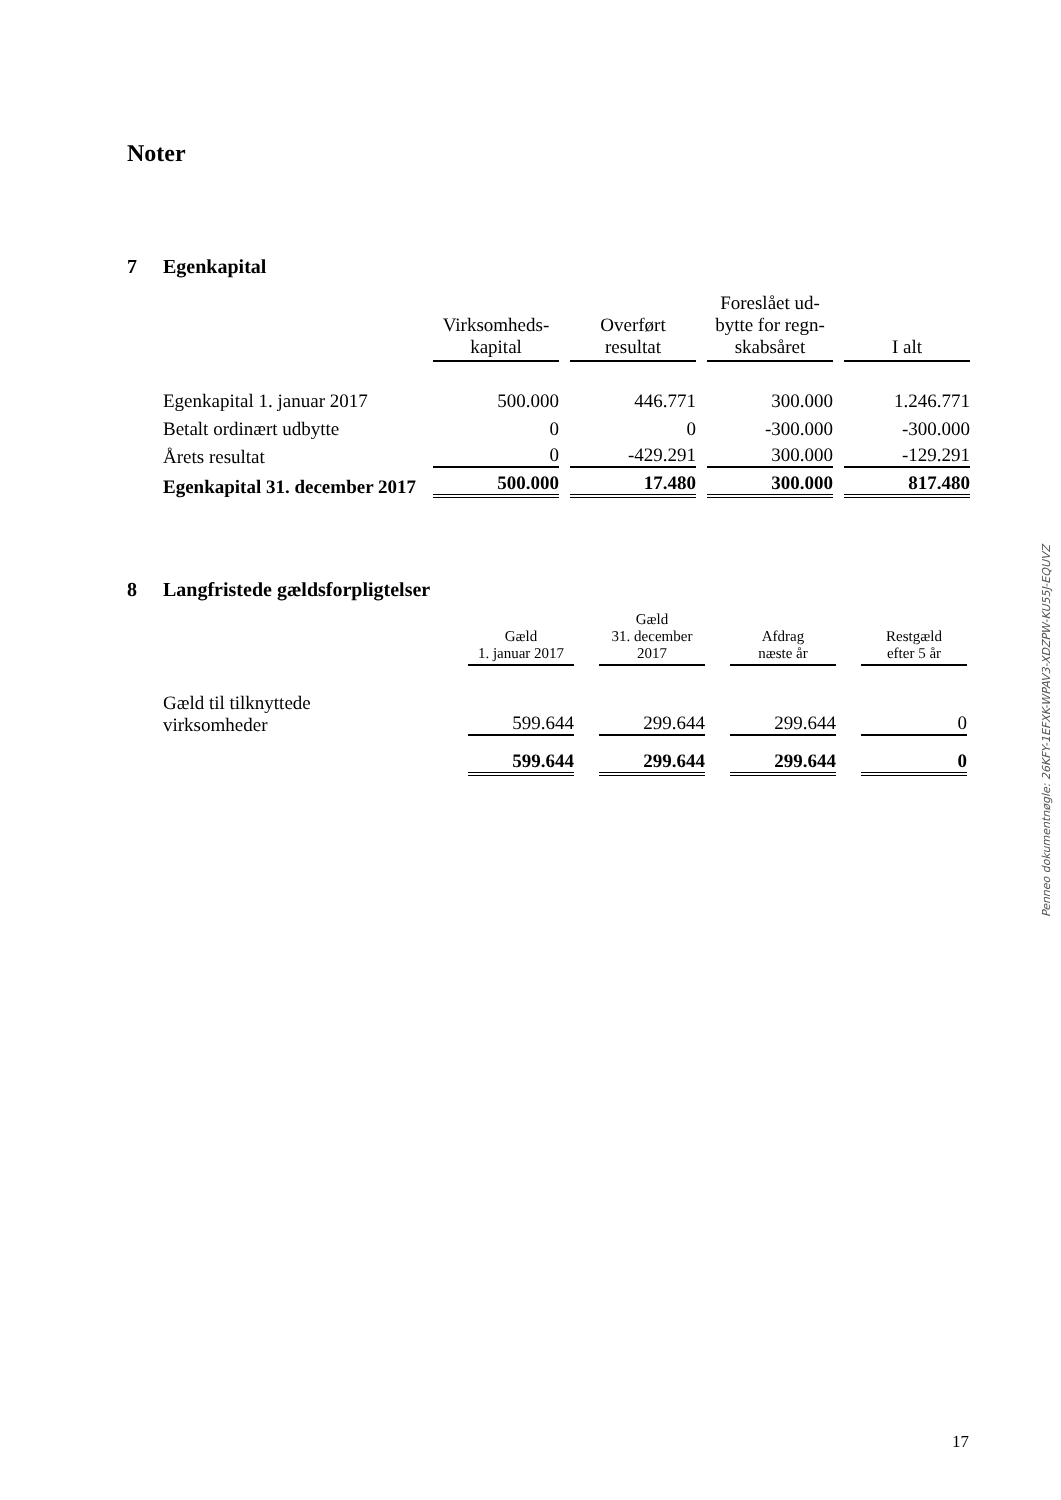Noter
7 Egenkapital
| | Virksomheds- kapital | | Overført resultat | | Foreslået ud- bytte for regn- skabsåret | | I alt |
| Egenkapital 1. januar 2017 | 500.000 | | 446.771 | | 300.000 | | 1.246.771 |
| Betalt ordinært udbytte | 0 | | 0 | | -300.000 | | -300.000 |
| Årets resultat | 0 | | -429.291 | | 300.000 | | -129.291 |
| Egenkapital 31. december 2017 | 500.000 | | 17.480 | | 300.000 | | 817.480 |
8 Langfristede gældsforpligtelser
| | Gæld 1. januar 2017 | | Gæld 31. december 2017 | | Afdrag næste år | | Restgæld efter 5 år |
| Gæld til tilknyttede virksomheder | 599.644 | | 299.644 | | 299.644 | | 0 |
| | 599.644 | | 299.644 | | 299.644 | | 0 |
Penneo dokumentnøgle: 26KFY-1EFXK-WPAV3-XDZPW-KU55J-EQUVZ
17